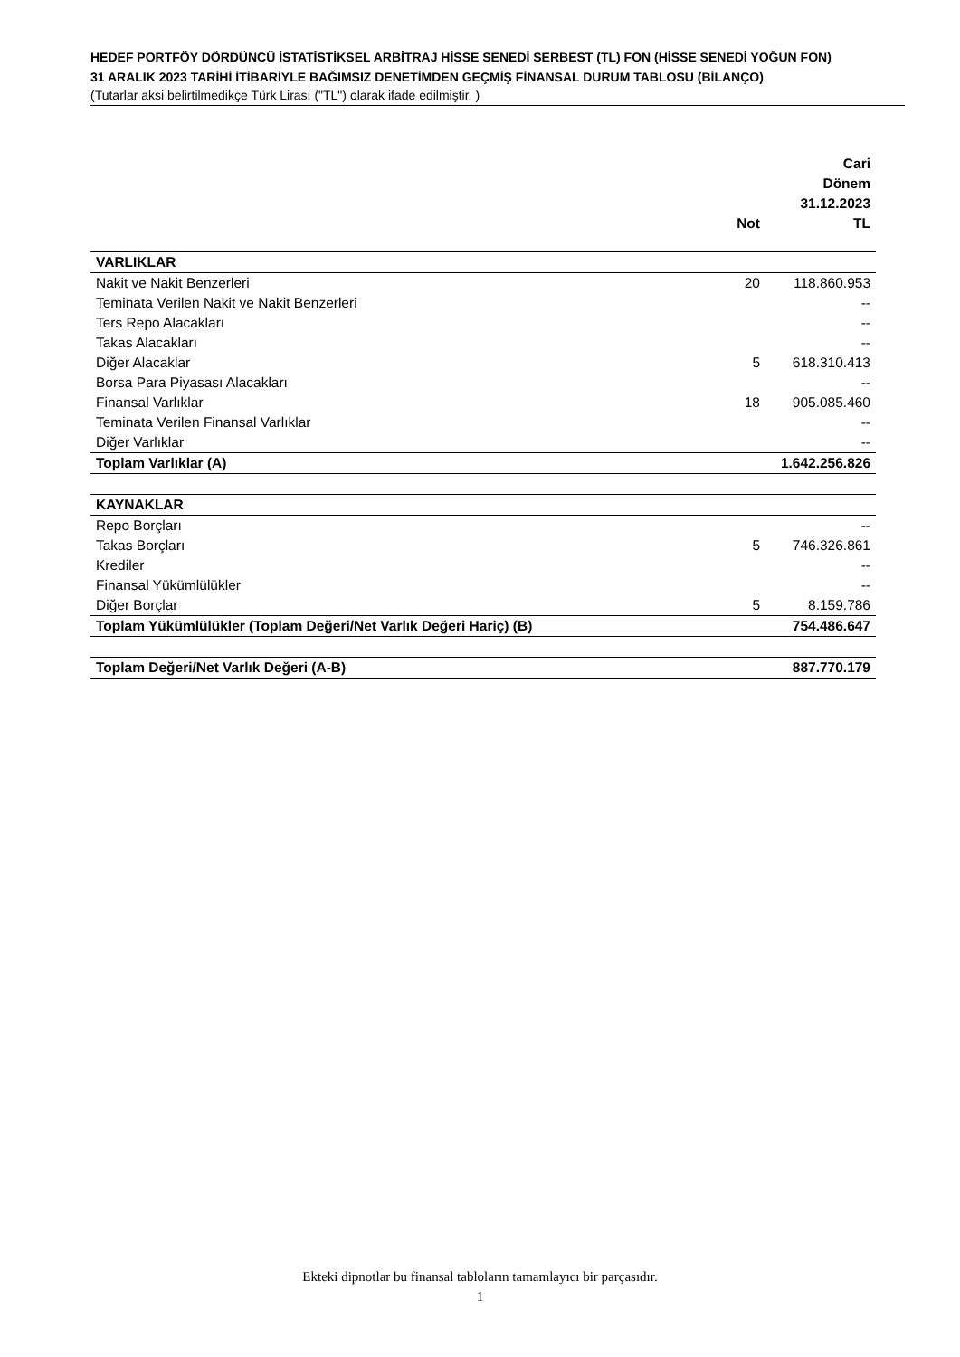HEDEF PORTFÖY DÖRDÜNCÜ İSTATİSTİKSEL ARBİTRAJ HİSSE SENEDİ SERBEST (TL) FON (HİSSE SENEDİ YOĞUN FON)
31 ARALIK 2023 TARİHİ İTİBARİYLE BAĞIMSIZ DENETİMDEN GEÇMİŞ FİNANSAL DURUM TABLOSU (BİLANÇO)
(Tutarlar aksi belirtilmedikçe Türk Lirası ("TL") olarak ifade edilmiştir. )
| | Not | Cari Dönem 31.12.2023 TL |
| --- | --- | --- |
| VARLIKLAR | | |
| Nakit ve Nakit Benzerleri | 20 | 118.860.953 |
| Teminata Verilen Nakit ve Nakit Benzerleri | | -- |
| Ters Repo Alacakları | | -- |
| Takas Alacakları | | -- |
| Diğer Alacaklar | 5 | 618.310.413 |
| Borsa Para Piyasası Alacakları | | -- |
| Finansal Varlıklar | 18 | 905.085.460 |
| Teminata Verilen Finansal Varlıklar | | -- |
| Diğer Varlıklar | | -- |
| Toplam Varlıklar (A) | | 1.642.256.826 |
| KAYNAKLAR | | |
| Repo Borçları | | -- |
| Takas Borçları | 5 | 746.326.861 |
| Krediler | | -- |
| Finansal Yükümlülükler | | -- |
| Diğer Borçlar | 5 | 8.159.786 |
| Toplam Yükümlülükler (Toplam Değeri/Net Varlık Değeri Hariç) (B) | | 754.486.647 |
| Toplam Değeri/Net Varlık Değeri (A-B) | | 887.770.179 |
Ekteki dipnotlar bu finansal tabloların tamamlayıcı bir parçasıdır.
1